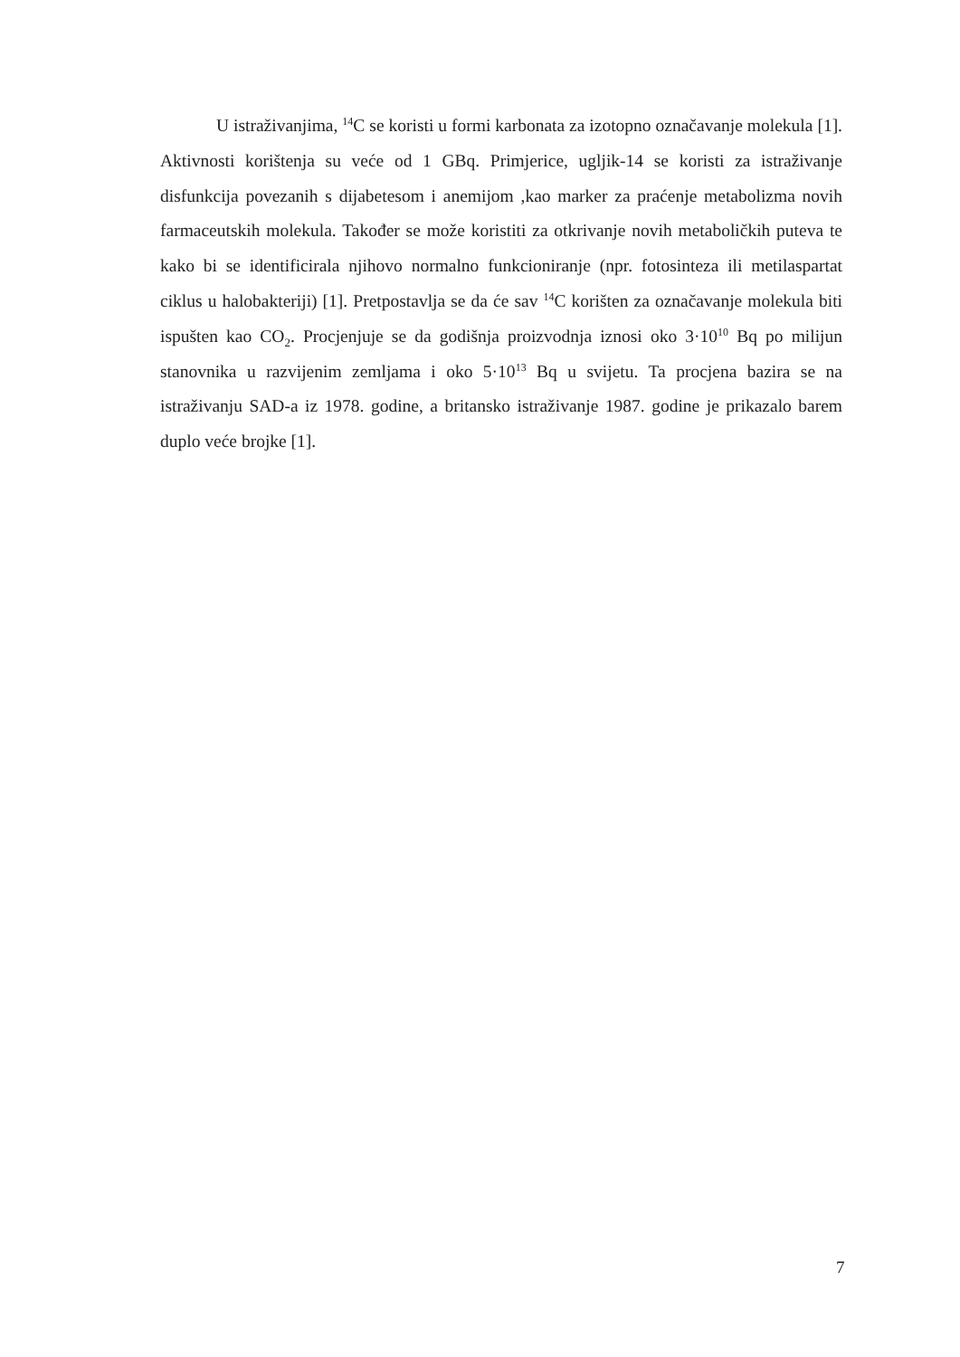U istraživanjima, <sup>14</sup>C se koristi u formi karbonata za izotopno označavanje molekula [1]. Aktivnosti korištenja su veće od 1 GBq. Primjerice, ugljik-14 se koristi za istraživanje disfunkcija povezanih s dijabetesom i anemijom ,kao marker za praćenje metabolizma novih farmaceutskih molekula. Također se može koristiti za otkrivanje novih metaboličkih puteva te kako bi se identificirala njihovo normalno funkcioniranje (npr. fotosinteza ili metilaspartat ciklus u halobakteriji) [1]. Pretpostavlja se da će sav <sup>14</sup>C korišten za označavanje molekula biti ispušten kao CO<sub>2</sub>. Procjenjuje se da godišnja proizvodnja iznosi oko 3·10<sup>10</sup> Bq po milijun stanovnika u razvijenim zemljama i oko 5·10<sup>13</sup> Bq u svijetu. Ta procjena bazira se na istraživanju SAD-a iz 1978. godine, a britansko istraživanje 1987. godine je prikazalo barem duplo veće brojke [1].
7